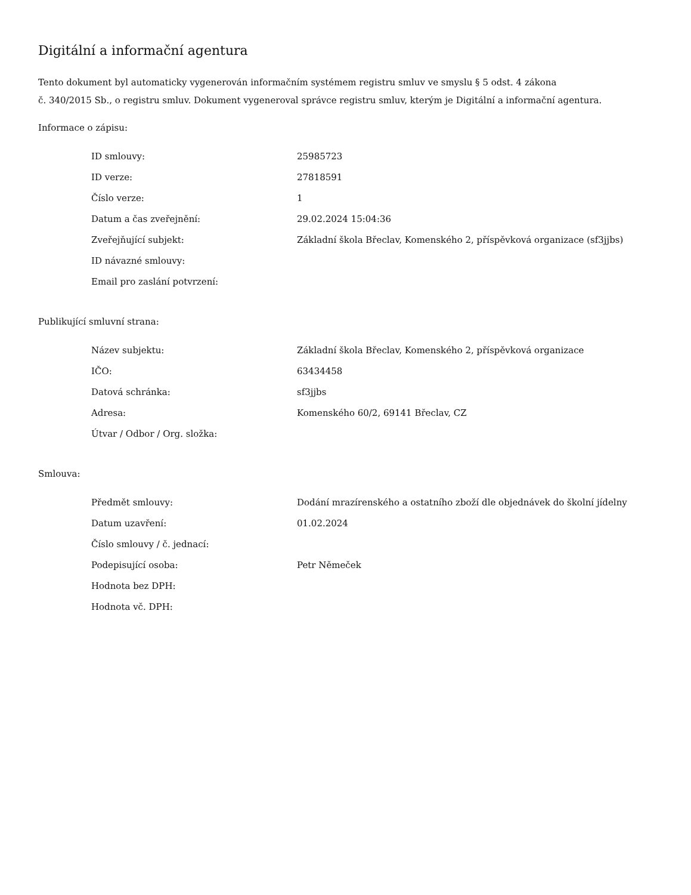Digitální a informační agentura
Tento dokument byl automaticky vygenerován informačním systémem registru smluv ve smyslu § 5 odst. 4 zákona
č. 340/2015 Sb., o registru smluv. Dokument vygeneroval správce registru smluv, kterým je Digitální a informační agentura.
Informace o zápisu:
| ID smlouvy: | 25985723 |
| ID verze: | 27818591 |
| Číslo verze: | 1 |
| Datum a čas zveřejnění: | 29.02.2024 15:04:36 |
| Zveřejňující subjekt: | Základní škola Břeclav, Komenského 2, příspěvková organizace (sf3jjbs) |
| ID návazné smlouvy: | |
| Email pro zaslání potvrzení: | |
Publikující smluvní strana:
| Název subjektu: | Základní škola Břeclav, Komenského 2, příspěvková organizace |
| IČO: | 63434458 |
| Datová schránka: | sf3jjbs |
| Adresa: | Komenského 60/2, 69141 Břeclav, CZ |
| Útvar / Odbor / Org. složka: | |
Smlouva:
| Předmět smlouvy: | Dodání mrazírenského a ostatního zboží dle objednávek do školní jídelny |
| Datum uzavření: | 01.02.2024 |
| Číslo smlouvy / č. jednací: | |
| Podepisující osoba: | Petr Němeček |
| Hodnota bez DPH: | |
| Hodnota vč. DPH: | |